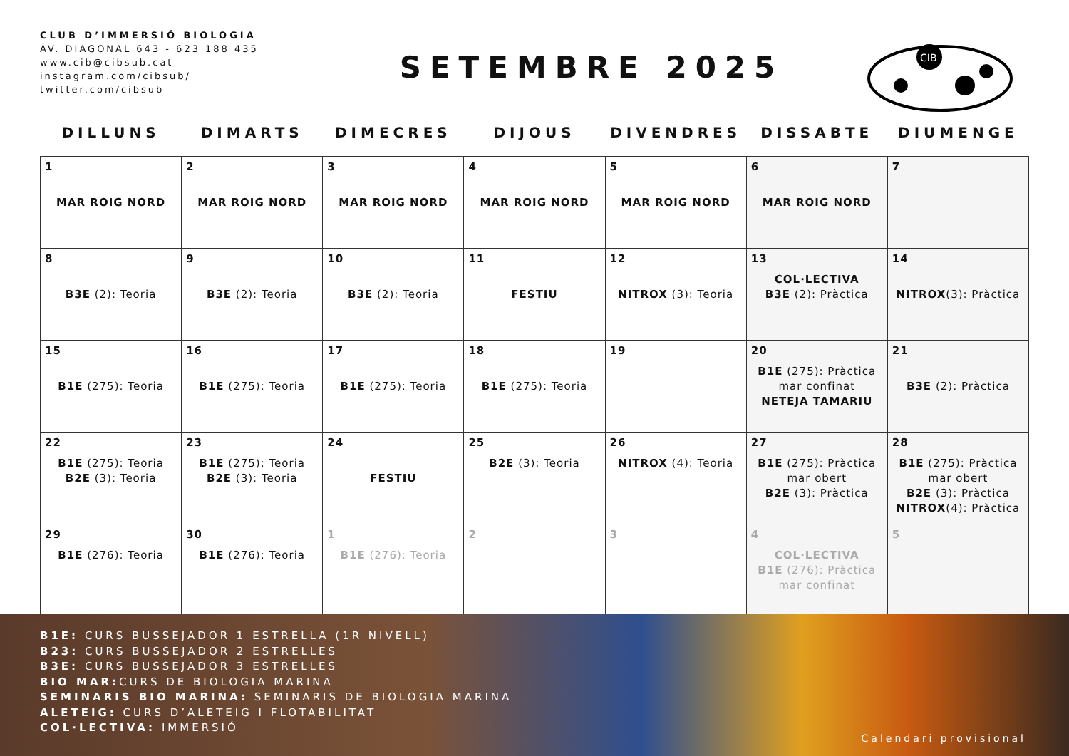CLUB D’IMMERSIÓ BIOLOGIA
AV. DIAGONAL 643 - 623 188 435
www.cib@cibsub.cat
instagram.com/cibsub/
twitter.com/cibsub
SETEMBRE 2025
CIB
| DILLUNS | DIMARTS | DIMECRES | DIJOUS | DIVENDRES | DISSABTE | DIUMENGE |
| --- | --- | --- | --- | --- | --- | --- |
| 1 MAR ROIG NORD | 2 MAR ROIG NORD | 3 MAR ROIG NORD | 4 MAR ROIG NORD | 5 MAR ROIG NORD | 6 MAR ROIG NORD | 7 |
| 8 B3E (2): Teoria | 9 B3E (2): Teoria | 10 B3E (2): Teoria | 11 FESTIU | 12 NITROX (3): Teoria | 13 COL·LECTIVA B3E (2): Pràctica | 14 NITROX (3): Pràctica |
| 15 B1E (275): Teoria | 16 B1E (275): Teoria | 17 B1E (275): Teoria | 18 B1E (275): Teoria | 19 | 20 B1E (275): Pràctica mar confinat NETEJA TAMARIU | 21 B3E (2): Pràctica |
| 22 B1E (275): Teoria B2E (3): Teoria | 23 B1E (275): Teoria B2E (3): Teoria | 24 FESTIU | 25 B2E (3): Teoria | 26 NITROX (4): Teoria | 27 B1E (275): Pràctica mar obert B2E (3): Pràctica | 28 B1E (275): Pràctica mar obert B2E (3): Pràctica NITROX (4): Pràctica |
| 29 B1E (276): Teoria | 30 B1E (276): Teoria | 1 B1E (276): Teoria | 2 | 3 | 4 COL·LECTIVA B1E (276): Pràctica mar confinat | 5 |
B1E: CURS BUSSEJADOR 1 ESTRELLA (1R NIVELL)
B23: CURS BUSSEJADOR 2 ESTRELLES
B3E: CURS BUSSEJADOR 3 ESTRELLES
BIO MAR: CURS DE BIOLOGIA MARINA
SEMINARIS BIO MARINA: SEMINARIS DE BIOLOGIA MARINA
ALETEIG: CURS D’ALETEIG I FLOTABILITAT
COL·LECTIVA: IMMERSIÓ
Calendari provisional